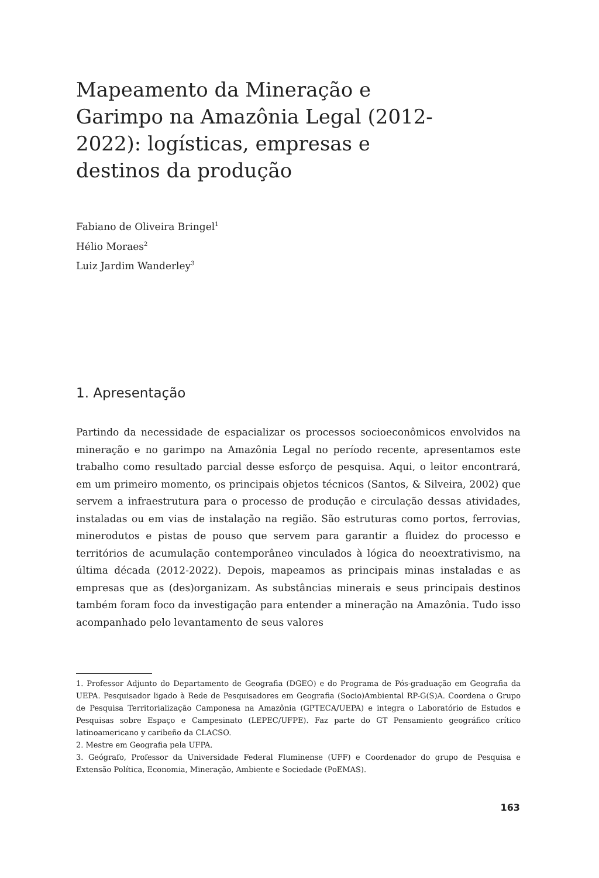Mapeamento da Mineração e Garimpo na Amazônia Legal (2012-2022): logísticas, empresas e destinos da produção
Fabiano de Oliveira Bringel<sup>1</sup>
Hélio Moraes<sup>2</sup>
Luiz Jardim Wanderley<sup>3</sup>
1. Apresentação
Partindo da necessidade de espacializar os processos socioeconômicos envolvidos na mineração e no garimpo na Amazônia Legal no período recente, apresentamos este trabalho como resultado parcial desse esforço de pesquisa. Aqui, o leitor encontrará, em um primeiro momento, os principais objetos técnicos (Santos, & Silveira, 2002) que servem a infraestrutura para o processo de produção e circulação dessas atividades, instaladas ou em vias de instalação na região. São estruturas como portos, ferrovias, minerodutos e pistas de pouso que servem para garantir a fluidez do processo e territórios de acumulação contemporâneo vinculados à lógica do neoextrativismo, na última década (2012-2022). Depois, mapeamos as principais minas instaladas e as empresas que as (des)organizam. As substâncias minerais e seus principais destinos também foram foco da investigação para entender a mineração na Amazônia. Tudo isso acompanhado pelo levantamento de seus valores
1. Professor Adjunto do Departamento de Geografia (DGEO) e do Programa de Pós-graduação em Geografia da UEPA. Pesquisador ligado à Rede de Pesquisadores em Geografia (Socio)Ambiental RP-G(S)A. Coordena o Grupo de Pesquisa Territorialização Camponesa na Amazônia (GPTECA/UEPA) e integra o Laboratório de Estudos e Pesquisas sobre Espaço e Campesinato (LEPEC/UFPE). Faz parte do GT Pensamiento geográfico crítico latinoamericano y caribeño da CLACSO.
2. Mestre em Geografia pela UFPA.
3. Geógrafo, Professor da Universidade Federal Fluminense (UFF) e Coordenador do grupo de Pesquisa e Extensão Política, Economia, Mineração, Ambiente e Sociedade (PoEMAS).
163